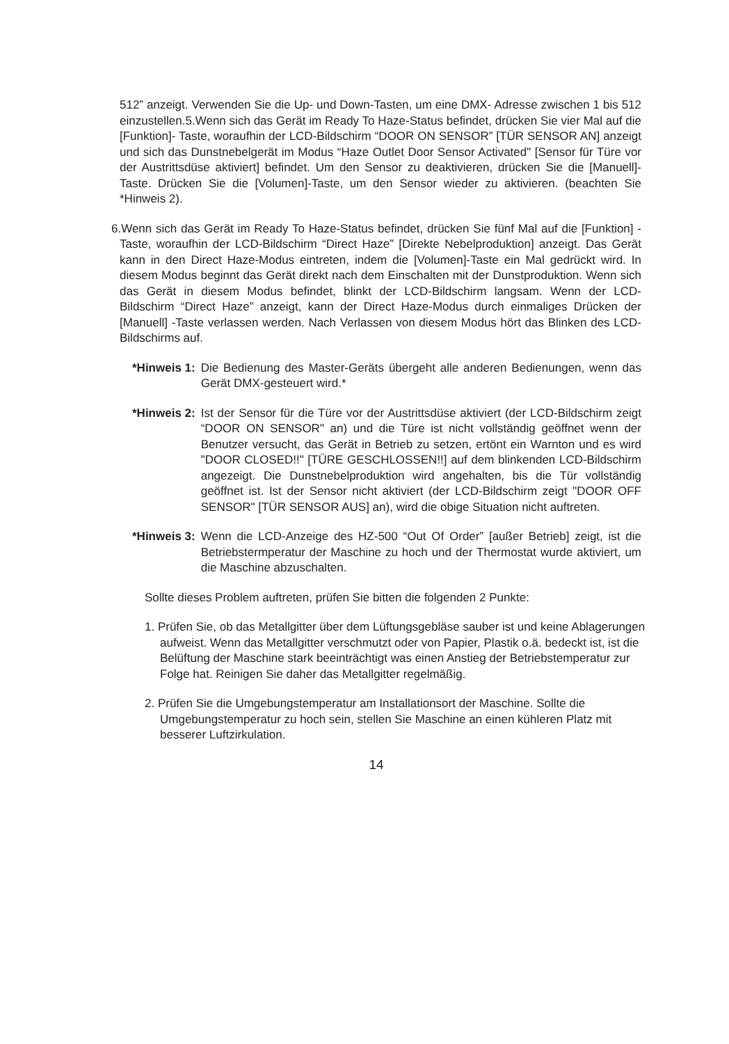512” anzeigt. Verwenden Sie die Up- und Down-Tasten, um eine DMX- Adresse zwischen 1 bis 512 einzustellen.5.Wenn sich das Gerät im Ready To Haze-Status befindet, drücken Sie vier Mal auf die [Funktion]- Taste, woraufhin der LCD-Bildschirm “DOOR ON SENSOR” [TÜR SENSOR AN] anzeigt und sich das Dunstnebelgerät im Modus “Haze Outlet Door Sensor Activated" [Sensor für Türe vor der Austrittsdüse aktiviert] befindet. Um den Sensor zu deaktivieren, drücken Sie die [Manuell]-Taste. Drücken Sie die [Volumen]-Taste, um den Sensor wieder zu aktivieren. (beachten Sie *Hinweis 2).
6.Wenn sich das Gerät im Ready To Haze-Status befindet, drücken Sie fünf Mal auf die [Funktion] -Taste, woraufhin der LCD-Bildschirm “Direct Haze” [Direkte Nebelproduktion] anzeigt. Das Gerät kann in den Direct Haze-Modus eintreten, indem die [Volumen]-Taste ein Mal gedrückt wird. In diesem Modus beginnt das Gerät direkt nach dem Einschalten mit der Dunstproduktion. Wenn sich das Gerät in diesem Modus befindet, blinkt der LCD-Bildschirm langsam. Wenn der LCD- Bildschirm “Direct Haze” anzeigt, kann der Direct Haze-Modus durch einmaliges Drücken der [Manuell] -Taste verlassen werden. Nach Verlassen von diesem Modus hört das Blinken des LCD-Bildschirms auf.
*Hinweis 1: Die Bedienung des Master-Geräts übergeht alle anderen Bedienungen, wenn das Gerät DMX-gesteuert wird.*
*Hinweis 2: Ist der Sensor für die Türe vor der Austrittsdüse aktiviert (der LCD-Bildschirm zeigt “DOOR ON SENSOR" an) und die Türe ist nicht vollständig geöffnet wenn der Benutzer versucht, das Gerät in Betrieb zu setzen, ertönt ein Warnton und es wird "DOOR CLOSED!!" [TÜRE GESCHLOSSEN!!] auf dem blinkenden LCD-Bildschirm angezeigt. Die Dunstnebelproduktion wird angehalten, bis die Tür vollständig geöffnet ist. Ist der Sensor nicht aktiviert (der LCD-Bildschirm zeigt "DOOR OFF SENSOR" [TÜR SENSOR AUS] an), wird die obige Situation nicht auftreten.
*Hinweis 3: Wenn die LCD-Anzeige des HZ-500 “Out Of Order” [außer Betrieb] zeigt, ist die Betriebstermperatur der Maschine zu hoch und der Thermostat wurde aktiviert, um die Maschine abzuschalten.
Sollte dieses Problem auftreten, prüfen Sie bitten die folgenden 2 Punkte:
1. Prüfen Sie, ob das Metallgitter über dem Lüftungsgebläse sauber ist und keine Ablagerungen aufweist. Wenn das Metallgitter verschmutzt oder von Papier, Plastik o.ä. bedeckt ist, ist die Belüftung der Maschine stark beeinträchtigt was einen Anstieg der Betriebstemperatur zur Folge hat. Reinigen Sie daher das Metallgitter regelmäßig.
2. Prüfen Sie die Umgebungstemperatur am Installationsort der Maschine. Sollte die Umgebungstemperatur zu hoch sein, stellen Sie Maschine an einen kühleren Platz mit besserer Luftzirkulation.
14